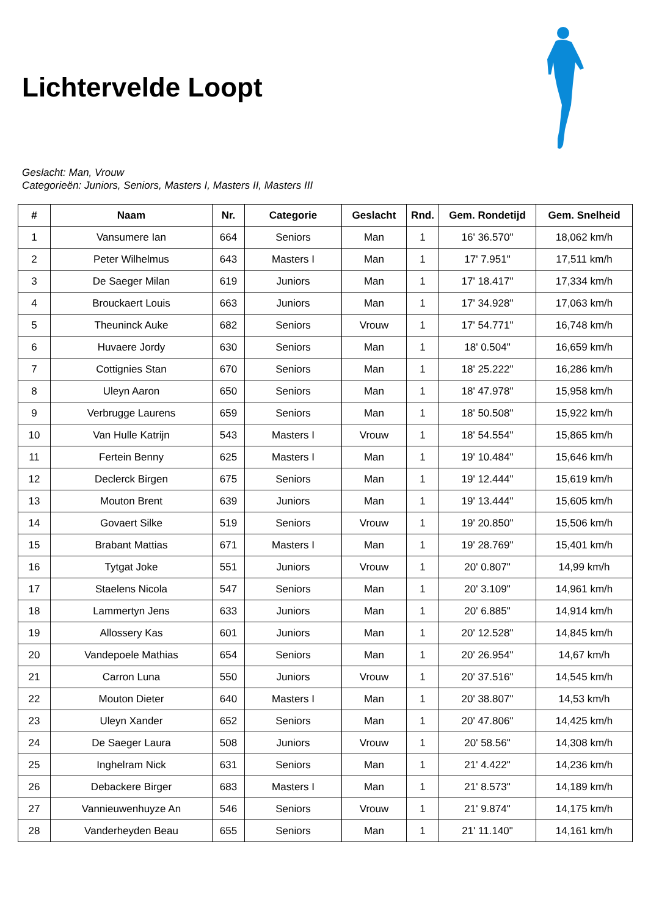Lichtervelde Loopt
Geslacht: Man, Vrouw
Categorieën: Juniors, Seniors, Masters I, Masters II, Masters III
| # | Naam | Nr. | Categorie | Geslacht | Rnd. | Gem. Rondetijd | Gem. Snelheid |
| --- | --- | --- | --- | --- | --- | --- | --- |
| 1 | Vansumere Ian | 664 | Seniors | Man | 1 | 16' 36.570" | 18,062 km/h |
| 2 | Peter Wilhelmus | 643 | Masters I | Man | 1 | 17' 7.951" | 17,511 km/h |
| 3 | De Saeger Milan | 619 | Juniors | Man | 1 | 17' 18.417" | 17,334 km/h |
| 4 | Brouckaert Louis | 663 | Juniors | Man | 1 | 17' 34.928" | 17,063 km/h |
| 5 | Theuninck Auke | 682 | Seniors | Vrouw | 1 | 17' 54.771" | 16,748 km/h |
| 6 | Huvaere Jordy | 630 | Seniors | Man | 1 | 18' 0.504" | 16,659 km/h |
| 7 | Cottignies Stan | 670 | Seniors | Man | 1 | 18' 25.222" | 16,286 km/h |
| 8 | Uleyn Aaron | 650 | Seniors | Man | 1 | 18' 47.978" | 15,958 km/h |
| 9 | Verbrugge Laurens | 659 | Seniors | Man | 1 | 18' 50.508" | 15,922 km/h |
| 10 | Van Hulle Katrijn | 543 | Masters I | Vrouw | 1 | 18' 54.554" | 15,865 km/h |
| 11 | Fertein Benny | 625 | Masters I | Man | 1 | 19' 10.484" | 15,646 km/h |
| 12 | Declerck Birgen | 675 | Seniors | Man | 1 | 19' 12.444" | 15,619 km/h |
| 13 | Mouton Brent | 639 | Juniors | Man | 1 | 19' 13.444" | 15,605 km/h |
| 14 | Govaert Silke | 519 | Seniors | Vrouw | 1 | 19' 20.850" | 15,506 km/h |
| 15 | Brabant Mattias | 671 | Masters I | Man | 1 | 19' 28.769" | 15,401 km/h |
| 16 | Tytgat Joke | 551 | Juniors | Vrouw | 1 | 20' 0.807" | 14,99 km/h |
| 17 | Staelens Nicola | 547 | Seniors | Man | 1 | 20' 3.109" | 14,961 km/h |
| 18 | Lammertyn Jens | 633 | Juniors | Man | 1 | 20' 6.885" | 14,914 km/h |
| 19 | Allossery Kas | 601 | Juniors | Man | 1 | 20' 12.528" | 14,845 km/h |
| 20 | Vandepoele Mathias | 654 | Seniors | Man | 1 | 20' 26.954" | 14,67 km/h |
| 21 | Carron Luna | 550 | Juniors | Vrouw | 1 | 20' 37.516" | 14,545 km/h |
| 22 | Mouton Dieter | 640 | Masters I | Man | 1 | 20' 38.807" | 14,53 km/h |
| 23 | Uleyn Xander | 652 | Seniors | Man | 1 | 20' 47.806" | 14,425 km/h |
| 24 | De Saeger Laura | 508 | Juniors | Vrouw | 1 | 20' 58.56" | 14,308 km/h |
| 25 | Inghelram Nick | 631 | Seniors | Man | 1 | 21' 4.422" | 14,236 km/h |
| 26 | Debackere Birger | 683 | Masters I | Man | 1 | 21' 8.573" | 14,189 km/h |
| 27 | Vannieuwenhuyze An | 546 | Seniors | Vrouw | 1 | 21' 9.874" | 14,175 km/h |
| 28 | Vanderheyden Beau | 655 | Seniors | Man | 1 | 21' 11.140" | 14,161 km/h |